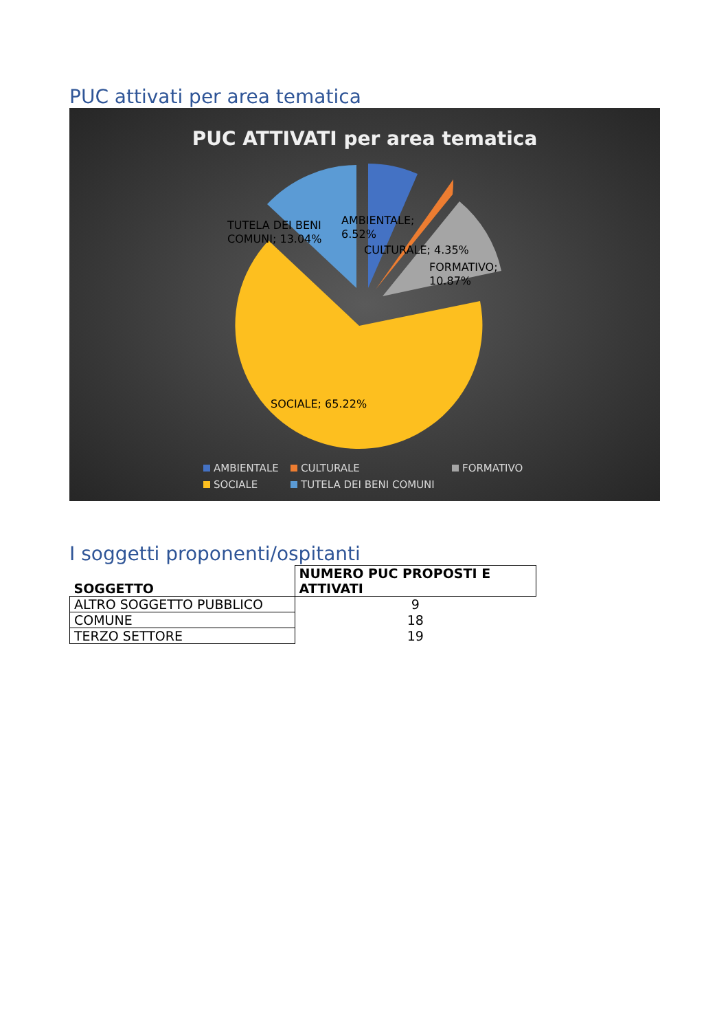PUC attivati per area tematica
PUC ATTIVATI per area tematica
TUTELA DEI BENI
COMUNI; 13.04%
AMBIENTALE;
6.52%
CULTURALE; 4.35%
FORMATIVO;
10.87%
SOCIALE; 65.22%
AMBIENTALE
CULTURALE
FORMATIVO
SOCIALE
TUTELA DEI BENI COMUNI
I soggetti proponenti/ospitanti
| SOGGETTO | NUMERO PUC PROPOSTI E ATTIVATI |
| --- | --- |
| ALTRO SOGGETTO PUBBLICO | 9 |
| COMUNE | 18 |
| TERZO SETTORE | 19 |